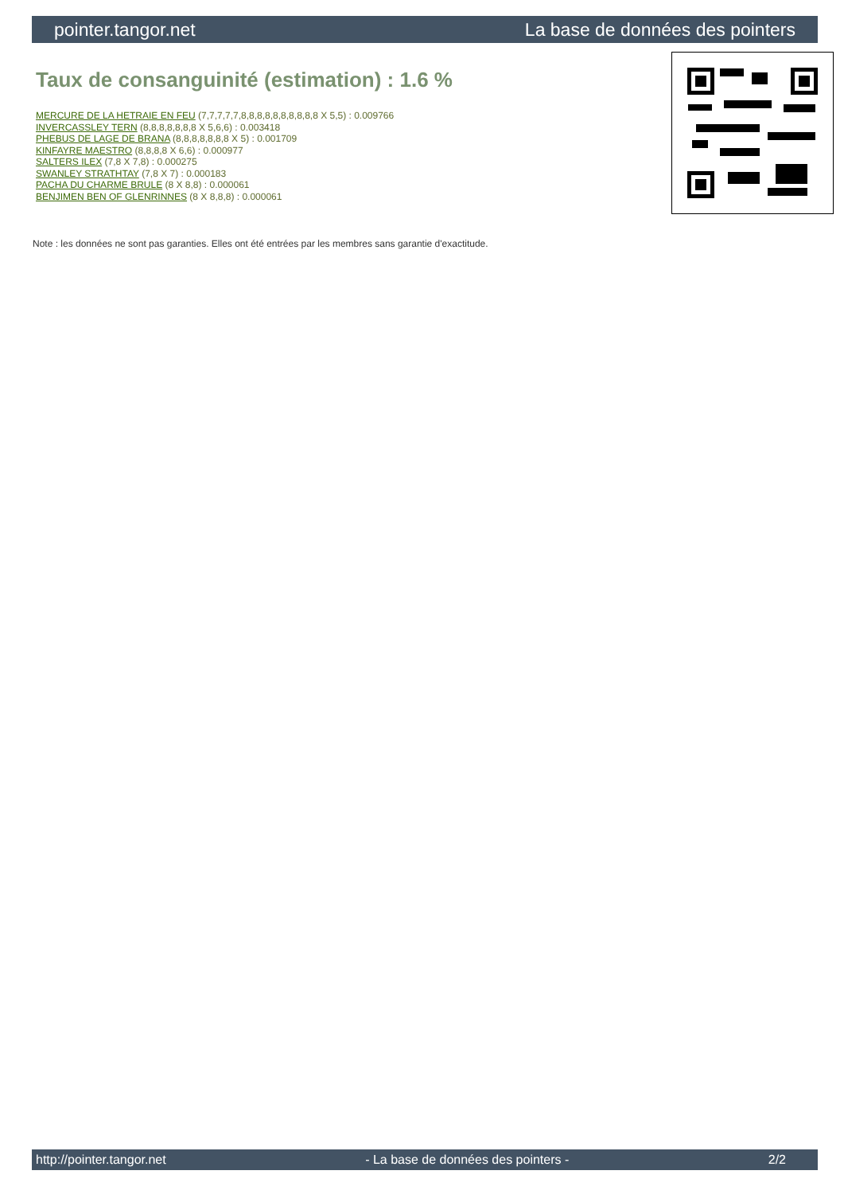pointer.tangor.net La base de données des pointers
Taux de consanguinité (estimation) : 1.6 %
MERCURE DE LA HETRAIE EN FEU (7,7,7,7,7,8,8,8,8,8,8,8,8,8,8 X 5,5) : 0.009766
INVERCASSLEY TERN (8,8,8,8,8,8,8 X 5,6,6) : 0.003418
PHEBUS DE LAGE DE BRANA (8,8,8,8,8,8,8 X 5) : 0.001709
KINFAYRE MAESTRO (8,8,8,8 X 6,6) : 0.000977
SALTERS ILEX (7,8 X 7,8) : 0.000275
SWANLEY STRATHTAY (7,8 X 7) : 0.000183
PACHA DU CHARME BRULE (8 X 8,8) : 0.000061
BENJIMEN BEN OF GLENRINNES (8 X 8,8,8) : 0.000061
Note : les données ne sont pas garanties. Elles ont été entrées par les membres sans garantie d'exactitude.
http://pointer.tangor.net - La base de données des pointers - 2/2